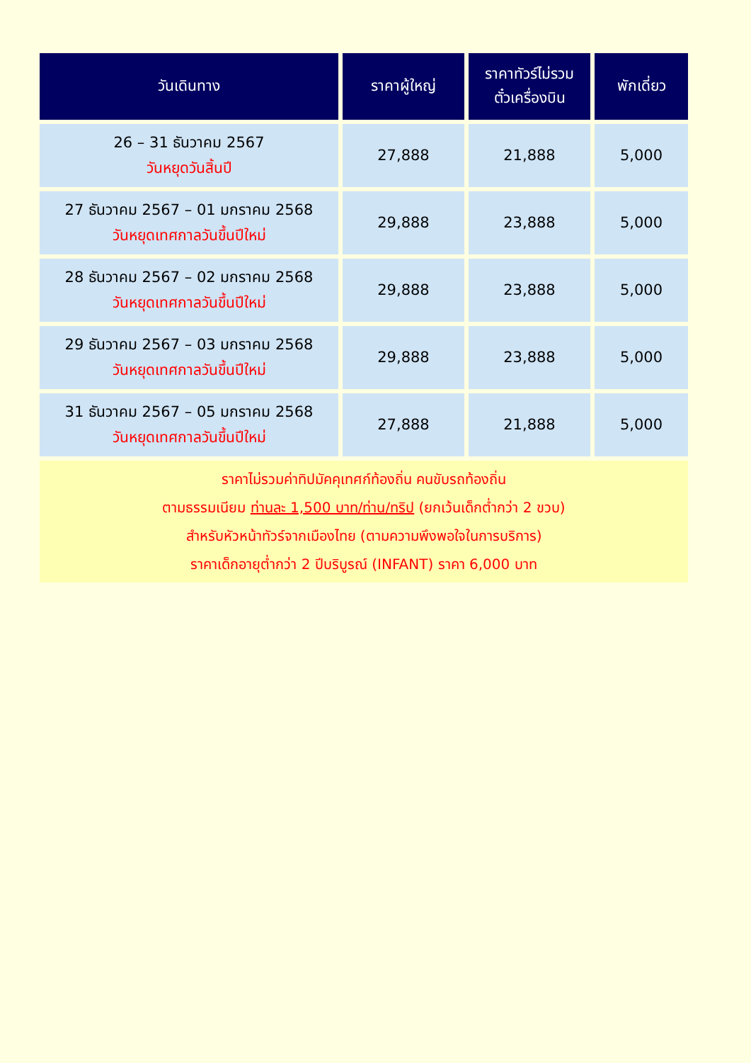| วันเดินทาง | ราคาผู้ใหญ่ | ราคาทัวร์ไม่รวม ตั๋วเครื่องบิน | พักเดี่ยว |
| --- | --- | --- | --- |
| 26 – 31 ธันวาคม 2567 วันหยุดวันสิ้นปี | 27,888 | 21,888 | 5,000 |
| 27 ธันวาคม 2567 – 01 มกราคม 2568 วันหยุดเทศกาลวันขึ้นปีใหม่ | 29,888 | 23,888 | 5,000 |
| 28 ธันวาคม 2567 – 02 มกราคม 2568 วันหยุดเทศกาลวันขึ้นปีใหม่ | 29,888 | 23,888 | 5,000 |
| 29 ธันวาคม 2567 – 03 มกราคม 2568 วันหยุดเทศกาลวันขึ้นปีใหม่ | 29,888 | 23,888 | 5,000 |
| 31 ธันวาคม 2567 – 05 มกราคม 2568 วันหยุดเทศกาลวันขึ้นปีใหม่ | 27,888 | 21,888 | 5,000 |
| ราคาไม่รวมค่าทิปมัคคุเทศก์ท้องถิ่น คนขับรถท้องถิ่น ตามธรรมเนียม ท่านละ 1,500 บาท/ท่าน/ทริป (ยกเว้นเด็กต่ำกว่า 2 ขวบ) สำหรับหัวหน้าทัวร์จากเมืองไทย (ตามความพึงพอใจในการบริการ) ราคาเด็กอายุต่ำกว่า 2 ปีบริบูรณ์ (INFANT) ราคา 6,000 บาท | | | |